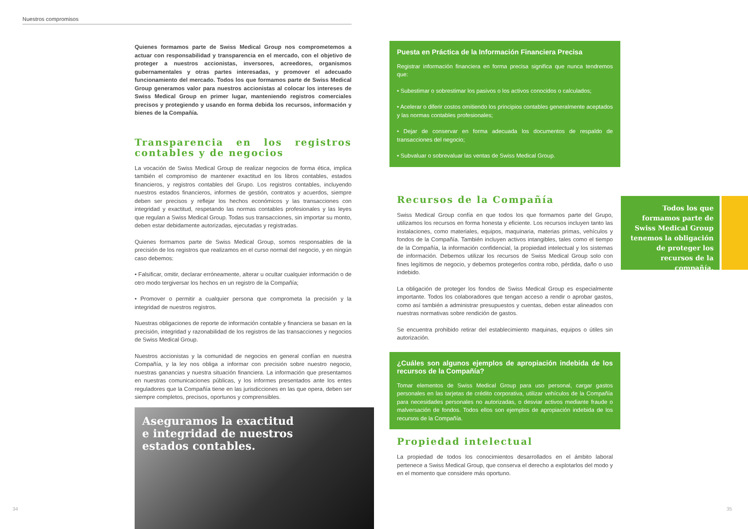Nuestros compromisos
Quienes formamos parte de Swiss Medical Group nos comprometemos a actuar con responsabilidad y transparencia en el mercado, con el objetivo de proteger a nuestros accionistas, inversores, acreedores, organismos gubernamentales y otras partes interesadas, y promover el adecuado funcionamiento del mercado. Todos los que formamos parte de Swiss Medical Group generamos valor para nuestros accionistas al colocar los intereses de Swiss Medical Group en primer lugar, manteniendo registros comerciales precisos y protegiendo y usando en forma debida los recursos, información y bienes de la Compañía.
Transparencia en los registros contables y de negocios
La vocación de Swiss Medical Group de realizar negocios de forma ética, implica también el compromiso de mantener exactitud en los libros contables, estados financieros, y registros contables del Grupo. Los registros contables, incluyendo nuestros estados financieros, informes de gestión, contratos y acuerdos, siempre deben ser precisos y reflejar los hechos económicos y las transacciones con integridad y exactitud, respetando las normas contables profesionales y las leyes que regulan a Swiss Medical Group. Todas sus transacciones, sin importar su monto, deben estar debidamente autorizadas, ejecutadas y registradas.
Quienes formamos parte de Swiss Medical Group, somos responsables de la precisión de los registros que realizamos en el curso normal del negocio, y en ningún caso debemos:
• Falsificar, omitir, declarar erróneamente, alterar u ocultar cualquier información o de otro modo tergiversar los hechos en un registro de la Compañía;
• Promover o permitir a cualquier persona que comprometa la precisión y la integridad de nuestros registros.
Nuestras obligaciones de reporte de información contable y financiera se basan en la precisión, integridad y razonabilidad de los registros de las transacciones y negocios de Swiss Medical Group.
Nuestros accionistas y la comunidad de negocios en general confían en nuestra Compañía, y la ley nos obliga a informar con precisión sobre nuestro negocio, nuestras ganancias y nuestra situación financiera. La información que presentamos en nuestras comunicaciones públicas, y los informes presentados ante los entes reguladores que la Compañía tiene en las jurisdicciones en las que opera, deben ser siempre completos, precisos, oportunos y comprensibles.
Aseguramos la exactitud
e integridad de nuestros
estados contables.
Puesta en Práctica de la Información Financiera Precisa
Registrar información financiera en forma precisa significa que nunca tendremos que:
• Subestimar o sobrestimar los pasivos o los activos conocidos o calculados;
• Acelerar o diferir costos omitiendo los principios contables generalmente aceptados y las normas contables profesionales;
• Dejar de conservar en forma adecuada los documentos de respaldo de transacciones del negocio;
• Subvaluar o sobrevaluar las ventas de Swiss Medical Group.
Recursos de la Compañía
Swiss Medical Group confía en que todos los que formamos parte del Grupo, utilizamos los recursos en forma honesta y eficiente. Los recursos incluyen tanto las instalaciones, como materiales, equipos, maquinaria, materias primas, vehículos y fondos de la Compañía. También incluyen activos intangibles, tales como el tiempo de la Compañía, la información confidencial, la propiedad intelectual y los sistemas de información. Debemos utilizar los recursos de Swiss Medical Group solo con fines legítimos de negocio, y debemos protegerlos contra robo, pérdida, daño o uso indebido.
La obligación de proteger los fondos de Swiss Medical Group es especialmente importante. Todos los colaboradores que tengan acceso a rendir o aprobar gastos, como así también a administrar presupuestos y cuentas, deben estar alineados con nuestras normativas sobre rendición de gastos.
Se encuentra prohibido retirar del establecimiento maquinas, equipos o útiles sin autorización.
¿Cuáles son algunos ejemplos de apropiación indebida de los recursos de la Compañía?
Tomar elementos de Swiss Medical Group para uso personal, cargar gastos personales en las tarjetas de crédito corporativa, utilizar vehículos de la Compañía para necesidades personales no autorizadas, o desviar activos mediante fraude o malversación de fondos. Todos ellos son ejemplos de apropiación indebida de los recursos de la Compañía.
Propiedad intelectual
La propiedad de todos los conocimientos desarrollados en el ámbito laboral pertenece a Swiss Medical Group, que conserva el derecho a explotarlos del modo y en el momento que considere más oportuno.
Todos los que formamos parte de Swiss Medical Group tenemos la obligación de proteger los recursos de la compañía.
34 35